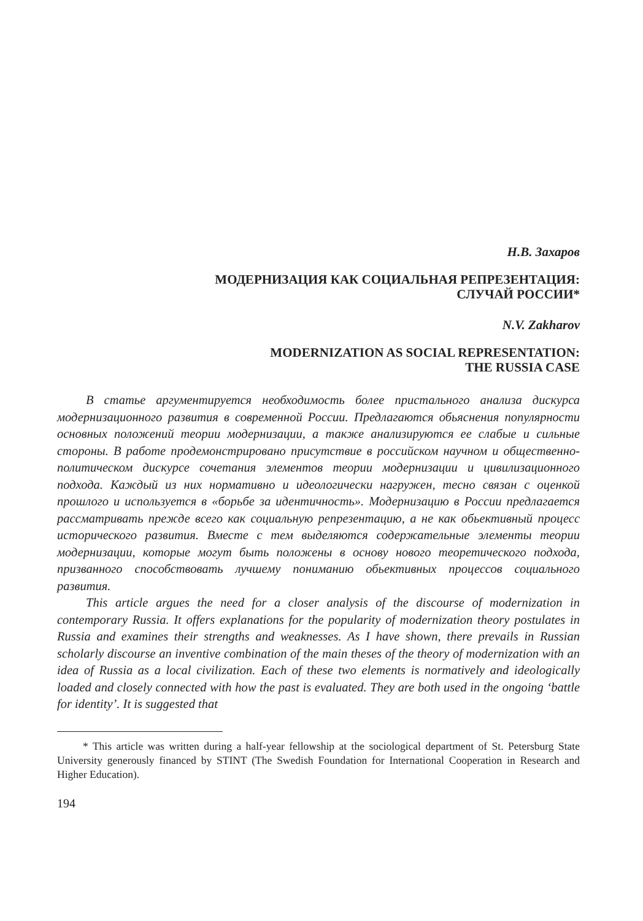Н.В. Захаров
МОДЕРНИЗАЦИЯ КАК СОЦИАЛЬНАЯ РЕПРЕЗЕНТАЦИЯ:
СЛУЧАЙ РОССИИ*
N.V. Zakharov
MODERNIZATION AS SOCIAL REPRESENTATION:
THE RUSSIA CASE
В статье аргументируется необходимость более пристального анализа дискурса модернизационного развития в современной России. Предлагаются обьяснения популярности основных положений теории модернизации, а также анализируются ее слабые и сильные стороны. В работе продемонстрировано присутствие в российском научном и общественно-политическом дискурсе сочетания элементов теории модернизации и цивилизационного подхода. Каждый из них нормативно и идеологически нагружен, тесно связан с оценкой прошлого и используется в «борьбе за идентичность». Модернизацию в России предлагается рассматривать прежде всего как социальную репрезентацию, а не как обьективный процесс исторического развития. Вместе с тем выделяются содержательные элементы теории модернизации, которые могут быть положены в основу нового теоретического подхода, призванного способствовать лучшему пониманию обьективных процессов социального развития.
This article argues the need for a closer analysis of the discourse of modernization in contemporary Russia. It offers explanations for the popularity of modernization theory postulates in Russia and examines their strengths and weaknesses. As I have shown, there prevails in Russian scholarly discourse an inventive combination of the main theses of the theory of modernization with an idea of Russia as a local civilization. Each of these two elements is normatively and ideologically loaded and closely connected with how the past is evaluated. They are both used in the ongoing ‘battle for identity’. It is suggested that
* This article was written during a half-year fellowship at the sociological department of St. Petersburg State University generously financed by STINT (The Swedish Foundation for International Cooperation in Research and Higher Education).
194